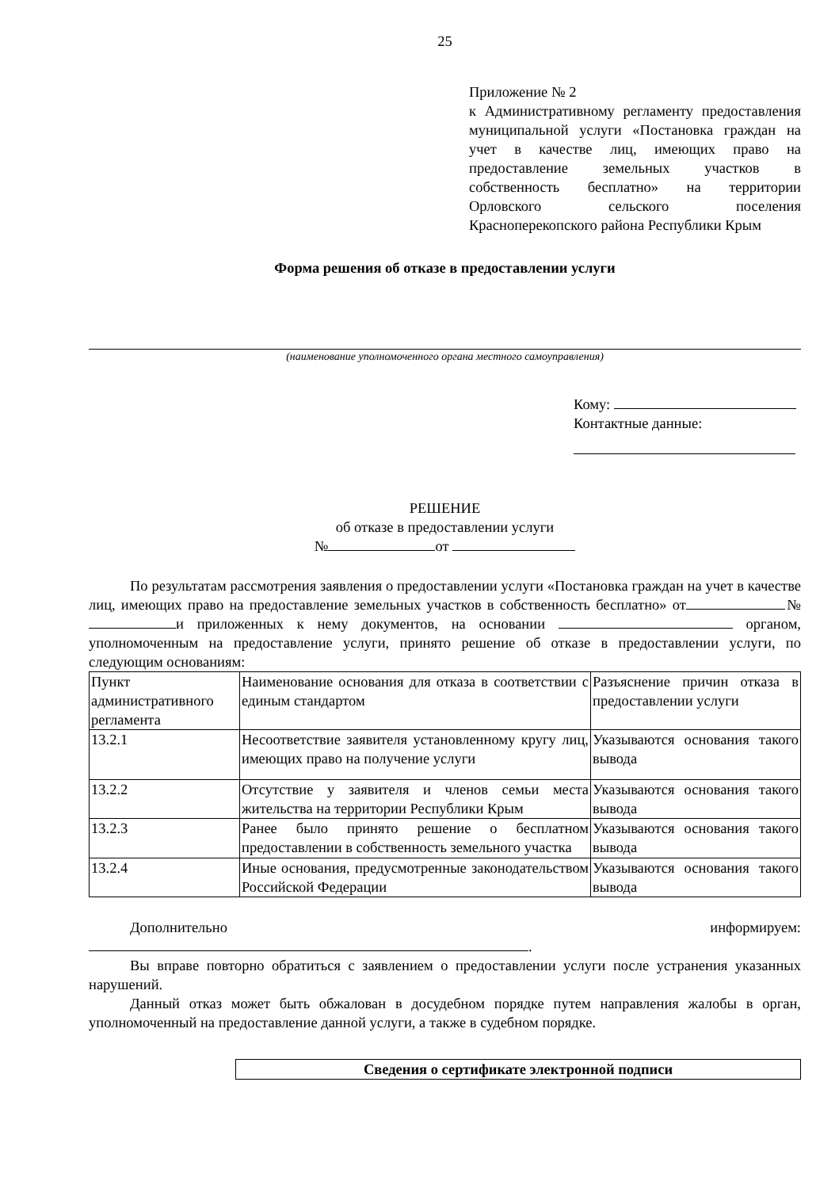25
Приложение № 2
к Административному регламенту предоставления муниципальной услуги «Постановка граждан на учет в качестве лиц, имеющих право на предоставление земельных участков в собственность бесплатно» на территории Орловского сельского поселения Красноперекопского района Республики Крым
Форма решения об отказе в предоставлении услуги
(наименование уполномоченного органа местного самоуправления)
Кому:
Контактные данные:
РЕШЕНИЕ
об отказе в предоставлении услуги
№ от
По результатам рассмотрения заявления о предоставлении услуги «Постановка граждан на учет в качестве лиц, имеющих право на предоставление земельных участков в собственность бесплатно» от № и приложенных к нему документов, на основании органом, уполномоченным на предоставление услуги, принято решение об отказе в предоставлении услуги, по следующим основаниям:
| Пункт административного регламента | Наименование основания для отказа в соответствии с единым стандартом | Разъяснение причин отказа в предоставлении услуги |
| 13.2.1 | Несоответствие заявителя установленному кругу лиц, имеющих право на получение услуги | Указываются основания такого вывода |
| 13.2.2 | Отсутствие у заявителя и членов семьи места жительства на территории Республики Крым | Указываются основания такого вывода |
| 13.2.3 | Ранее было принято решение о бесплатном предоставлении в собственность земельного участка | Указываются основания такого вывода |
| 13.2.4 | Иные основания, предусмотренные законодательством Российской Федерации | Указываются основания такого вывода |
Дополнительно информируем:
.
Вы вправе повторно обратиться с заявлением о предоставлении услуги после устранения указанных нарушений.
Данный отказ может быть обжалован в досудебном порядке путем направления жалобы в орган, уполномоченный на предоставление данной услуги, а также в судебном порядке.
Сведения о сертификате электронной подписи